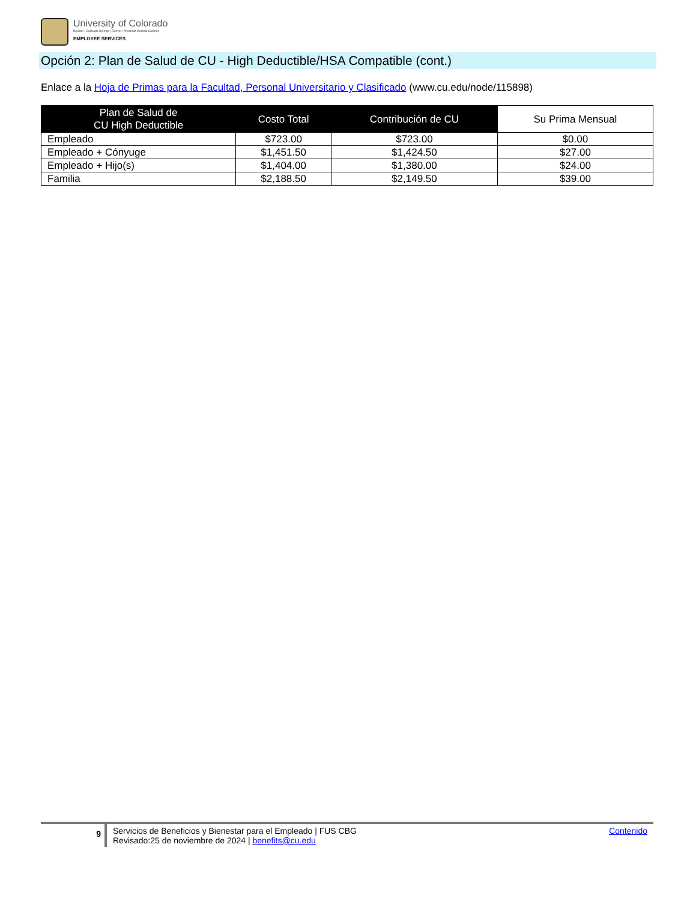University of Colorado
Boulder | Colorado Springs | Denver | Anschutz Medical Campus
EMPLOYEE SERVICES
Opción 2: Plan de Salud de CU - High Deductible/HSA Compatible (cont.)
Enlace a la Hoja de Primas para la Facultad, Personal Universitario y Clasificado (www.cu.edu/node/115898)
| Plan de Salud de CU High Deductible | Costo Total | Contribución de CU | Su Prima Mensual |
| --- | --- | --- | --- |
| Empleado | $723.00 | $723.00 | $0.00 |
| Empleado + Cónyuge | $1,451.50 | $1,424.50 | $27.00 |
| Empleado + Hijo(s) | $1,404.00 | $1,380.00 | $24.00 |
| Familia | $2,188.50 | $2,149.50 | $39.00 |
9
Servicios de Beneficios y Bienestar para el Empleado | FUS CBG
Revisado:25 de noviembre de 2024 | benefits@cu.edu
Contenido